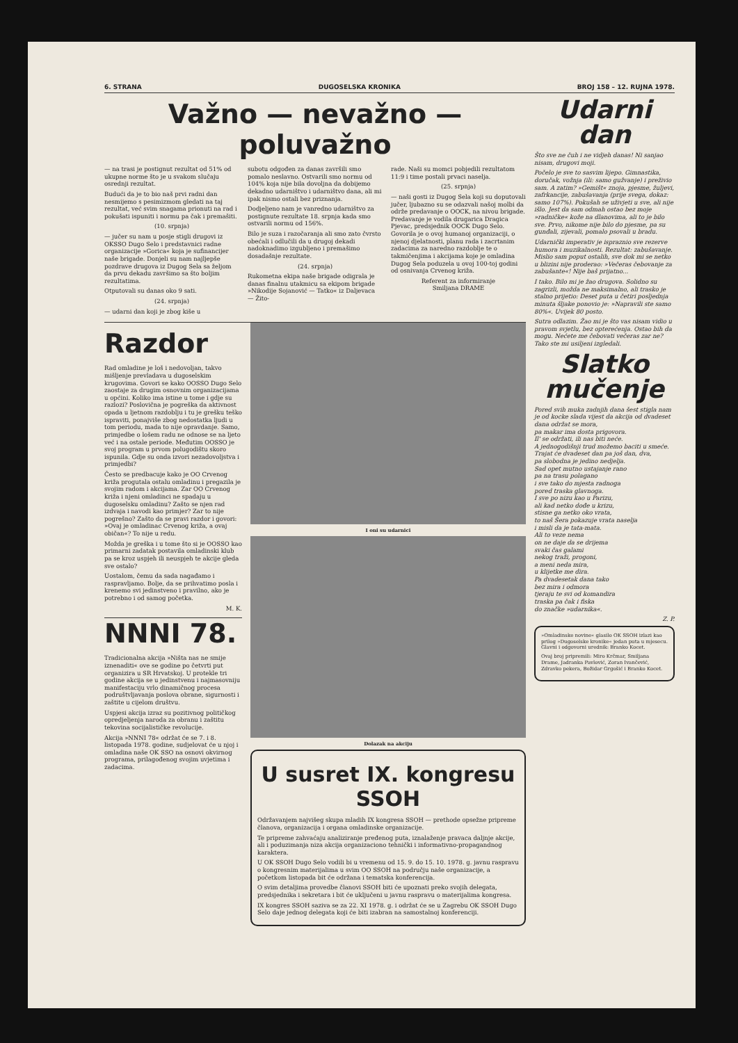6. STRANA DUGOSELSKA KRONIKA BROJ 158 – 12. RUJNA 1978.
Važno — nevažno — poluvažno
— na trasi je postignut rezultat od 51% od ukupne norme što je u svakom slučaju osrednji rezultat.
Budući da je to bio naš prvi radni dan nesmijemo s pesimizmom gledati na taj rezultat, već svim snagama prionuti na rad i pokušati ispuniti i normu pa čak i premašiti.
(10. srpnja)
— jučer su nam u posje stigli drugovi iz OKSSO Dugo Selo i predstavnici radne organizacije »Gorica« koja je sufinancijer naše brigade. Donjeli su nam najljepše pozdrave drugova iz Dugog Sela sa željom da prvu dekadu završimo sa što boljim rezultatima.
Otputovali su danas oko 9 sati.
(24. srpnja)
— udarni dan koji je zbog kiše u
subotu odgođen za danas završili smo pomalo neslavno. Ostvarili smo normu od 104% koja nije bila dovoljna da dobijemo dekadno udarništvo i udarništvo dana, ali mi ipak nismo ostali bez priznanja.
Dodjeljeno nam je vanredno udarništvo za postignute rezultate 18. srpnja kada smo ostvarili normu od 156%.
Bilo je suza i razočaranja ali smo zato čvrsto obećali i odlučili da u drugoj dekadi nadoknadimo izgubljeno i premašimo dosadašnje rezultate.
(24. srpnja)
Rukometna ekipa naše brigade odigrala je danas finalnu utakmicu sa ekipom brigade »Nikodije Sojanović — Tatko« iz Daljevaca — Žito-
rade. Naši su momci pobjedili rezultatom 11:9 i time postali prvaci naselja.
(25. srpnja)
— naši gosti iz Dugog Sela koji su doputovali jučer, ljubazno su se odazvali našoj molbi da održe predavanje o OOCK, na nivou brigade. Predavanje je vodila drugarica Dragica Pjevac, predsjednik OOCK Dugo Selo. Govorila je o ovoj humanoj organizaciji, o njenoj djelatnosti, planu rada i zacrtanim zadacima za naredno razdoblje te o takmičenjima i akcijama koje je omladina Dugog Sela poduzela u ovoj 100-toj godini od osnivanja Crvenog križa.
Referent za informiranje
Smiljana DRAME
Razdor
Rad omladine je loš i nedovoljan, takvo mišljenje prevladava u dugoselskim krugovima. Govori se kako OOSSO Dugo Selo zaostaje za drugim osnovnim organizacijama u općini. Koliko ima istine u tome i gdje su razlozi? Poslovična je pogreška da aktivnost opada u ljetnom razdoblju i tu je grešku teško ispraviti, ponajviše zbog nedostatka ljudi u tom periodu, mada to nije opravdanje. Samo, primjedbe o lošem radu ne odnose se na ljeto već i na ostale periode. Međutim OOSSO je svoj program u prvom polugodištu skoro ispunila. Gdje su onda izvori nezadovoljstva i primjedbi?
Često se predbacuje kako je OO Crvenog križa progutala ostalu omladinu i pregazila je svojim radom i akcijama. Zar OO Crvenog križa i njeni omladinci ne spadaju u dugoselsku omladinu? Zašto se njen rad izdvaja i navodi kao primjer? Zar to nije pogrešno? Zašto da se pravi razdor i govori: »Ovaj je omladinac Crvenog križa, a ovaj običan«? To nije u redu.
Možda je greška i u tome što si je OOSSO kao primarni zadatak postavila omladinski klub pa se kroz uspjeh ili neuspjeh te akcije gleda sve ostalo?
Uostalom, čemu da sada nagađamo i raspravljamo. Bolje, da se prihvatimo posla i krenemo svi jedinstveno i pravilno, ako je potrebno i od samog početka.
M. K.
NNNI 78.
Tradicionalna akcija »Ništa nas ne smije iznenaditi« ove se godine po četvrti put organizira u SR Hrvatskoj. U protekle tri godine akcija se u jedinstvenu i najmasovniju manifestaciju vrlo dinamičnog procesa podruštvljavanja poslova obrane, sigurnosti i zaštite u cijelom društvu.
Uspjesi akcija izraz su pozitivnog političkog opredjeljenja naroda za obranu i zaštitu tekovina socijalističke revolucije.
Akcija »NNNI 78« održat će se 7. i 8. listopada 1978. godine, sudjelovat će u njoj i omladina naše OK SSO na osnovi okvirnog programa, prilagođenog svojim uvjetima i zadacima.
I oni su udarnici
Dolazak na akciju
U susret IX. kongresu SSOH
Održavanjem najvišeg skupa mladih IX kongresa SSOH — prethode opsežne pripreme članova, organizacija i organa omladinske organizacije.
Te pripreme zahvaćaju analiziranje pređenog puta, iznalaženje pravaca daljnje akcije, ali i poduzimanja niza akcija organizaciono tehnički i informativno-propagandnog karaktera.
U OK SSOH Dugo Selo vodili bi u vremenu od 15. 9. do 15. 10. 1978. g. javnu raspravu o kongresnim materijalima u svim OO SSOH na području naše organizacije, a početkom listopada bit će održana i tematska konferencija.
O svim detaljima provedbe članovi SSOH biti će upoznati preko svojih delegata, predsjednika i sekretara i bit će uključeni u javnu raspravu o materijalima kongresa.
IX kongres SSOH saziva se za 22. XI 1978. g. i održat će se u Zagrebu OK SSOH Dugo Selo daje jednog delegata koji će biti izabran na samostalnoj konferenciji.
Udarni
dan
Što sve ne čuh i ne vidjeh danas! Ni sanjao nisam, drugovi moji.
Počelo je sve to sasvim lijepo. Gimnastika, doručak, vožnja (ili: samo gužvanje) i preživio sam. A zatim? »Gemišt« znoja, pjesme, žuljevi, zafrkancije, zabušavanja (prije svega, dokaz: samo 107%). Pokušah se uživjeti u sve, ali nije išlo. Jest da sam odmah ostao bez moje »radničke« kože na dlanovima, ali to je bilo sve. Prvo, nikome nije bilo do pjesme, pa su gunđali, zijevali, pomalo psovali u bradu.
Udarnički imperativ je ispraznio sve rezerve humora i muzikalnosti. Rezultat: zabušavanje. Mislio sam poput ostalih, sve dok mi se netko u blizini nije proderao: »Večeras čebovanje za zabušante«! Nije baš prijatno...
I tako. Bilo mi je žao drugova. Solidno su zagrizli, možda ne maksimalno, ali trasko je stalno prijetio: Deset puta u četiri posljednja minuta šljake ponovio je: »Napravili ste samo 80%«. Uvijek 80 posto.
Sutra odlazim. Žao mi je što vas nisam vidio u pravom svjetlu, bez opterećenja. Ostao bih da mogu. Nećete me čebovati večeras zar ne? Tako ste mi usiljeni izgledali.
Slatko
mučenje
Pored svih muka zadnjih dana šest stigla nam je od kocke slada vijest da akcija od dvadeset dana održat se mora,
pa makar ima dosta prigovora.
Il' se održati, ili nas biti neće.
A jednogodišnji trud možemo baciti u smeće.
Trajat će dvadeset dan pa još dan, dva,
pa slobodna je jedino nedjelja.
Sad opet mutno ustajanje rano
pa na trasu polagano
i sve tako do mjesta radnoga
pored traska glavnoga.
I sve po nizu kao u Parizu,
ali kad netko dođe u krizu,
stisne ga netko oko vrata,
to naš Šera pokazuje vrata naselja
i misli da je tata-mata.
Ali to veze nema
on ne daje da se drijema
svaki čas galami
nekog traži, progoni,
a meni neda mira,
u klijetke me dira.
Pa dvadesetak dana tako
bez mira i odmora
tjeraju te svi od komandira
traska pa čak i fiska
do značke »udarnika«.
Z. P.
»Omladinske novine« glasilo OK SSOH izlazi kao prilog »Dugoselske kronike« jedan puta u mjesecu. Glavni i odgovorni urednik: Branko Kocet.
Ovaj broj pripremili: Miro Krčmar, Smiljana Drame, Jadranka Pavlović, Zoran Ivančević, Zdravko pekera, Božidar Grgošić i Branko Kocet.